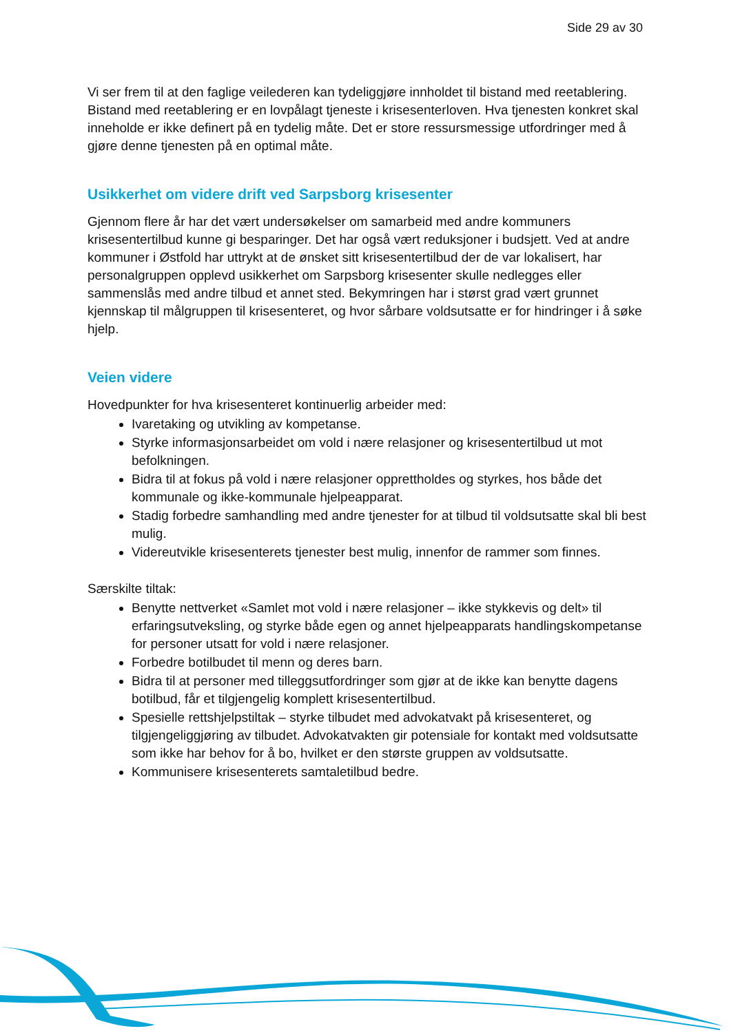Side 29 av 30
Vi ser frem til at den faglige veilederen kan tydeliggjøre innholdet til bistand med reetablering. Bistand med reetablering er en lovpålagt tjeneste i krisesenterloven. Hva tjenesten konkret skal inneholde er ikke definert på en tydelig måte. Det er store ressursmessige utfordringer med å gjøre denne tjenesten på en optimal måte.
Usikkerhet om videre drift ved Sarpsborg krisesenter
Gjennom flere år har det vært undersøkelser om samarbeid med andre kommuners krisesentertilbud kunne gi besparinger. Det har også vært reduksjoner i budsjett. Ved at andre kommuner i Østfold har uttrykt at de ønsket sitt krisesentertilbud der de var lokalisert, har personalgruppen opplevd usikkerhet om Sarpsborg krisesenter skulle nedlegges eller sammenslås med andre tilbud et annet sted. Bekymringen har i størst grad vært grunnet kjennskap til målgruppen til krisesenteret, og hvor sårbare voldsutsatte er for hindringer i å søke hjelp.
Veien videre
Hovedpunkter for hva krisesenteret kontinuerlig arbeider med:
Ivaretaking og utvikling av kompetanse.
Styrke informasjonsarbeidet om vold i nære relasjoner og krisesentertilbud ut mot befolkningen.
Bidra til at fokus på vold i nære relasjoner opprettholdes og styrkes, hos både det kommunale og ikke-kommunale hjelpeapparat.
Stadig forbedre samhandling med andre tjenester for at tilbud til voldsutsatte skal bli best mulig.
Videreutvikle krisesenterets tjenester best mulig, innenfor de rammer som finnes.
Særskilte tiltak:
Benytte nettverket «Samlet mot vold i nære relasjoner – ikke stykkevis og delt» til erfaringsutveksling, og styrke både egen og annet hjelpeapparats handlingskompetanse for personer utsatt for vold i nære relasjoner.
Forbedre botilbudet til menn og deres barn.
Bidra til at personer med tilleggsutfordringer som gjør at de ikke kan benytte dagens botilbud, får et tilgjengelig komplett krisesentertilbud.
Spesielle rettshjelpstiltak – styrke tilbudet med advokatvakt på krisesenteret, og tilgjengeliggjøring av tilbudet. Advokatvakten gir potensiale for kontakt med voldsutsatte som ikke har behov for å bo, hvilket er den største gruppen av voldsutsatte.
Kommunisere krisesenterets samtaletilbud bedre.